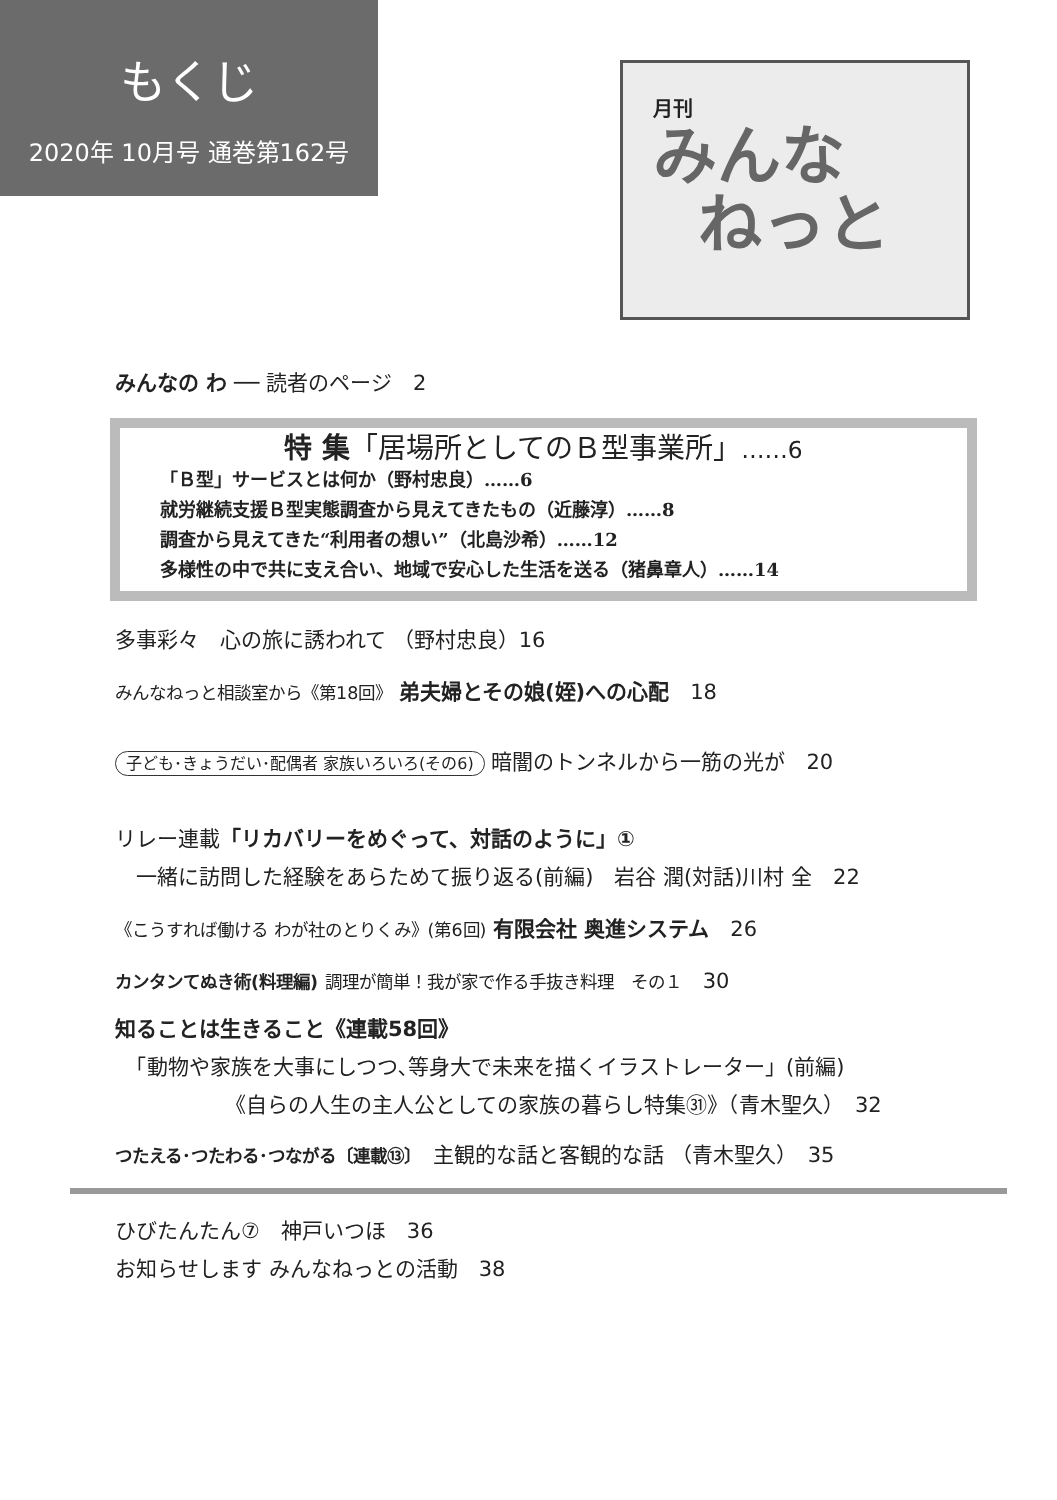もくじ
2020年 10月号 通巻第162号
月刊
みんな
ねっと
みんなの わ ── 読者のページ　2
特 集「居場所としてのＢ型事業所」……6
「Ｂ型」サービスとは何か（野村忠良）……6
就労継続支援Ｂ型実態調査から見えてきたもの（近藤淳）……8
調査から見えてきた“利用者の想い”（北島沙希）……12
多様性の中で共に支え合い、地域で安心した生活を送る（猪鼻章人）……14
多事彩々　心の旅に誘われて （野村忠良）16
みんなねっと相談室から《第18回》 弟夫婦とその娘(姪)への心配　18
子ども･きょうだい･配偶者 家族いろいろ(その6) 暗闇のトンネルから一筋の光が　20
リレー連載「リカバリーをめぐって、対話のように」①
　一緒に訪問した経験をあらためて振り返る(前編)　岩谷 潤(対話)川村 全　22
《こうすれば働ける わが社のとりくみ》(第6回) 有限会社 奥進システム　26
カンタンてぬき術(料理編) 調理が簡単！我が家で作る手抜き料理　その１　30
知ることは生きること《連載58回》
　「動物や家族を大事にしつつ､等身大で未来を描くイラストレーター」(前編)
《自らの人生の主人公としての家族の暮らし特集㉛》（青木聖久）　32
つたえる･つたわる･つながる〔連載⑬〕　主観的な話と客観的な話 （青木聖久）　35
ひびたんたん⑦　神戸いつほ　36
お知らせします みんなねっとの活動　38